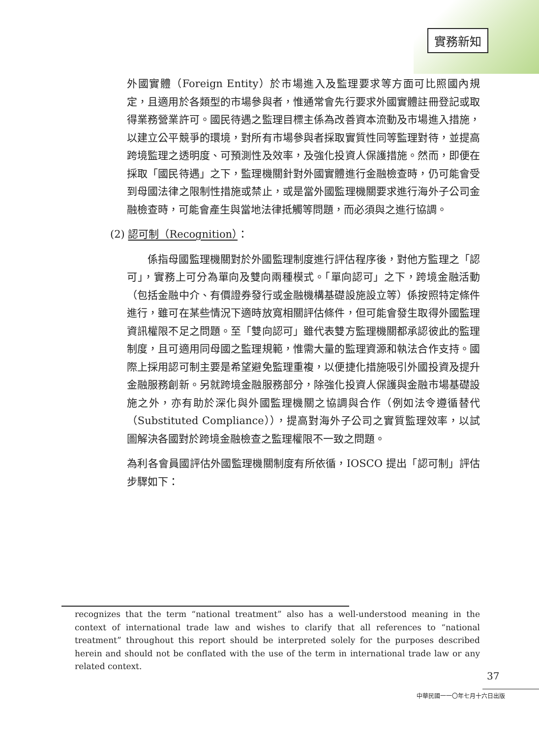實務新知
外國實體（Foreign Entity）於市場進入及監理要求等方面可比照國內規定，且適用於各類型的市場參與者，惟通常會先行要求外國實體註冊登記或取得業務營業許可。國民待遇之監理目標主係為改善資本流動及市場進入措施，以建立公平競爭的環境，對所有市場參與者採取實質性同等監理對待，並提高跨境監理之透明度、可預測性及效率，及強化投資人保護措施。然而，即便在採取「國民待遇」之下，監理機關針對外國實體進行金融檢查時，仍可能會受到母國法律之限制性措施或禁止，或是當外國監理機關要求進行海外子公司金融檢查時，可能會產生與當地法律抵觸等問題，而必須與之進行協調。
(2) 認可制（Recognition）：
係指母國監理機關對於外國監理制度進行評估程序後，對他方監理之「認可」，實務上可分為單向及雙向兩種模式。「單向認可」之下，跨境金融活動（包括金融中介、有價證券發行或金融機構基礎設施設立等）係按照特定條件進行，雖可在某些情況下適時放寬相關評估條件，但可能會發生取得外國監理資訊權限不足之問題。至「雙向認可」雖代表雙方監理機關都承認彼此的監理制度，且可適用同母國之監理規範，惟需大量的監理資源和執法合作支持。國際上採用認可制主要是希望避免監理重複，以便捷化措施吸引外國投資及提升金融服務創新。另就跨境金融服務部分，除強化投資人保護與金融市場基礎設施之外，亦有助於深化與外國監理機關之協調與合作（例如法令遵循替代（Substituted Compliance）），提高對海外子公司之實質監理效率，以試圖解決各國對於跨境金融檢查之監理權限不一致之問題。
為利各會員國評估外國監理機關制度有所依循，IOSCO 提出「認可制」評估步驟如下：
recognizes that the term “national treatment” also has a well-understood meaning in the context of international trade law and wishes to clarify that all references to “national treatment” throughout this report should be interpreted solely for the purposes described herein and should not be conflated with the use of the term in international trade law or any related context.
37
中華民國一一〇年七月十六日出版